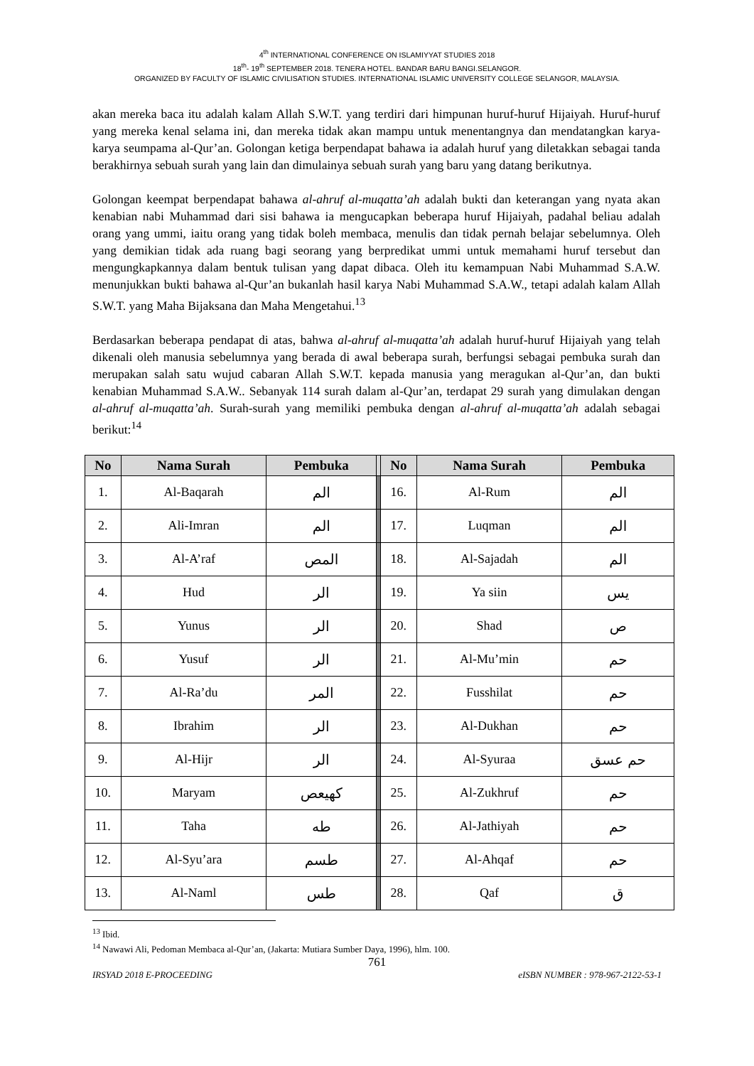4<sup>th</sup> INTERNATIONAL CONFERENCE ON ISLAMIYYAT STUDIES 2018
18<sup>th</sup>- 19<sup>th</sup> SEPTEMBER 2018. TENERA HOTEL. BANDAR BARU BANGI.SELANGOR.
ORGANIZED BY FACULTY OF ISLAMIC CIVILISATION STUDIES. INTERNATIONAL ISLAMIC UNIVERSITY COLLEGE SELANGOR, MALAYSIA.
akan mereka baca itu adalah kalam Allah S.W.T. yang terdiri dari himpunan huruf-huruf Hijaiyah. Huruf-huruf yang mereka kenal selama ini, dan mereka tidak akan mampu untuk menentangnya dan mendatangkan karya-karya seumpama al-Qur’an. Golongan ketiga berpendapat bahawa ia adalah huruf yang diletakkan sebagai tanda berakhirnya sebuah surah yang lain dan dimulainya sebuah surah yang baru yang datang berikutnya.
Golongan keempat berpendapat bahawa al-ahruf al-muqatta’ah adalah bukti dan keterangan yang nyata akan kenabian nabi Muhammad dari sisi bahawa ia mengucapkan beberapa huruf Hijaiyah, padahal beliau adalah orang yang ummi, iaitu orang yang tidak boleh membaca, menulis dan tidak pernah belajar sebelumnya. Oleh yang demikian tidak ada ruang bagi seorang yang berpredikat ummi untuk memahami huruf tersebut dan mengungkapkannya dalam bentuk tulisan yang dapat dibaca. Oleh itu kemampuan Nabi Muhammad S.A.W. menunjukkan bukti bahawa al-Qur’an bukanlah hasil karya Nabi Muhammad S.A.W., tetapi adalah kalam Allah S.W.T. yang Maha Bijaksana dan Maha Mengetahui.<sup>13</sup>
Berdasarkan beberapa pendapat di atas, bahwa al-ahruf al-muqatta’ah adalah huruf-huruf Hijaiyah yang telah dikenali oleh manusia sebelumnya yang berada di awal beberapa surah, berfungsi sebagai pembuka surah dan merupakan salah satu wujud cabaran Allah S.W.T. kepada manusia yang meragukan al-Qur’an, dan bukti kenabian Muhammad S.A.W.. Sebanyak 114 surah dalam al-Qur’an, terdapat 29 surah yang dimulakan dengan al-ahruf al-muqatta’ah. Surah-surah yang memiliki pembuka dengan al-ahruf al-muqatta’ah adalah sebagai berikut:<sup>14</sup>
| No | Nama Surah | Pembuka | | No | Nama Surah | Pembuka |
| --- | --- | --- | --- | --- | --- | --- |
| 1. | Al-Baqarah | الم | | 16. | Al-Rum | الم |
| 2. | Ali-Imran | الم | | 17. | Luqman | الم |
| 3. | Al-A’raf | المص | | 18. | Al-Sajadah | الم |
| 4. | Hud | الر | | 19. | Ya siin | يس |
| 5. | Yunus | الر | | 20. | Shad | ص |
| 6. | Yusuf | الر | | 21. | Al-Mu’min | حم |
| 7. | Al-Ra’du | المر | | 22. | Fusshilat | حم |
| 8. | Ibrahim | الر | | 23. | Al-Dukhan | حم |
| 9. | Al-Hijr | الر | | 24. | Al-Syuraa | حم عسق |
| 10. | Maryam | كهيعص | | 25. | Al-Zukhruf | حم |
| 11. | Taha | طه | | 26. | Al-Jathiyah | حم |
| 12. | Al-Syu’ara | طسم | | 27. | Al-Ahqaf | حم |
| 13. | Al-Naml | طس | | 28. | Qaf | ق |
<sup>13</sup> Ibid.
<sup>14</sup> Nawawi Ali, Pedoman Membaca al-Qur’an, (Jakarta: Mutiara Sumber Daya, 1996), hlm. 100.
761
IRSYAD 2018 E-PROCEEDING eISBN NUMBER : 978-967-2122-53-1